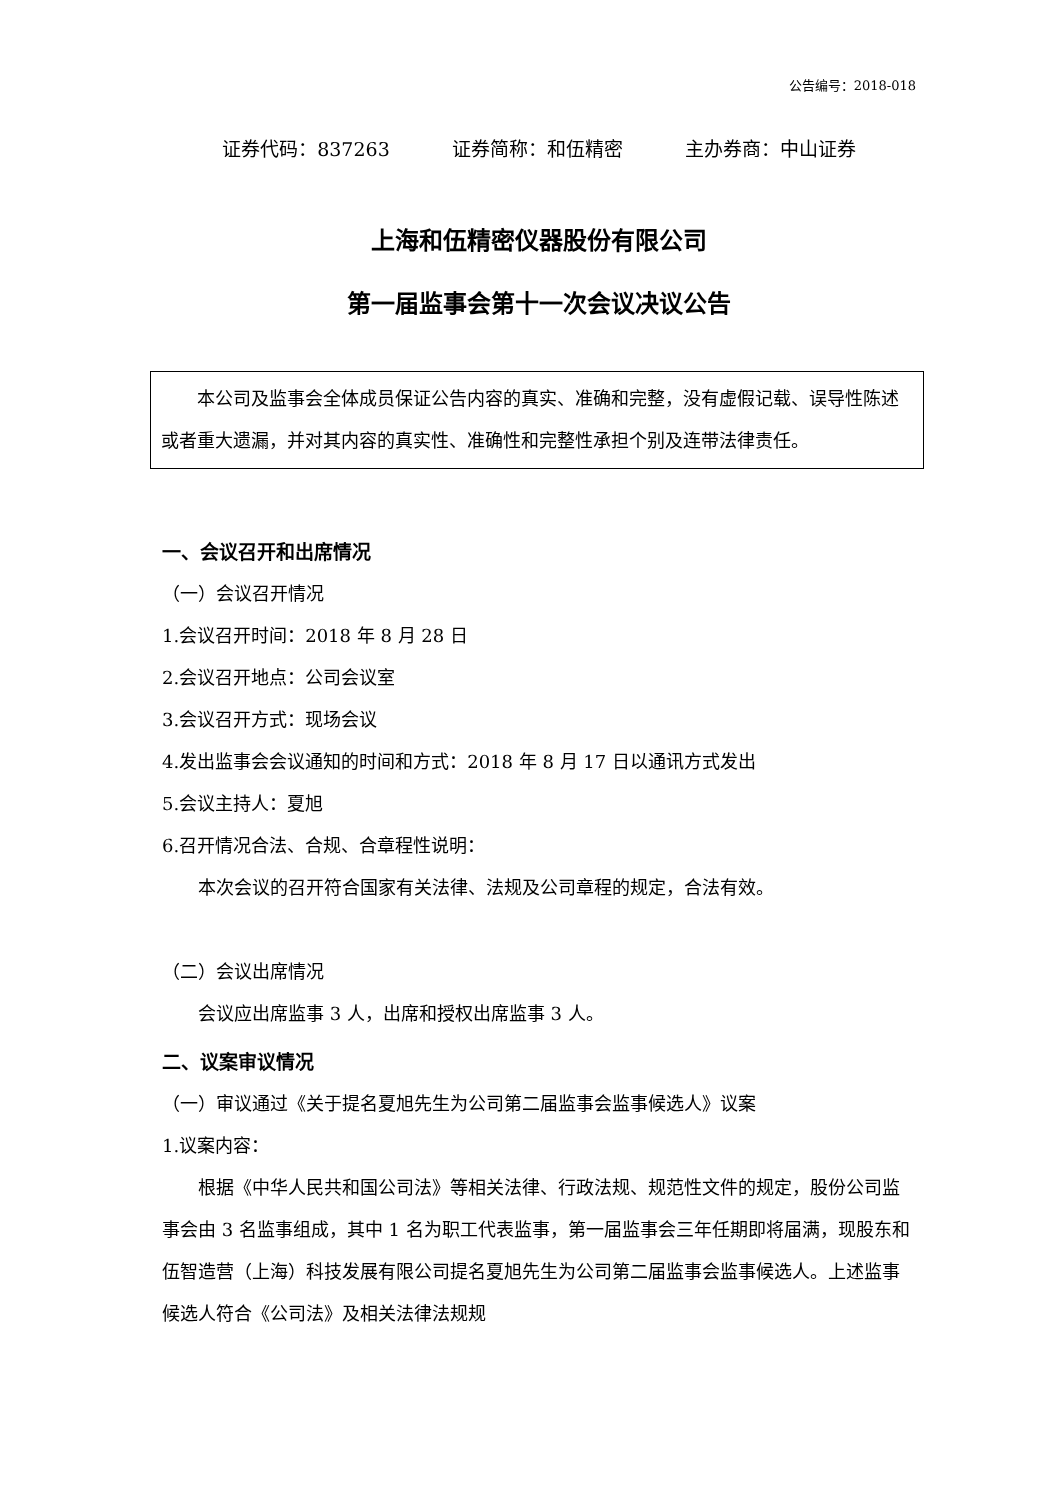公告编号：2018-018
证券代码：837263 证券简称：和伍精密 主办券商：中山证券
上海和伍精密仪器股份有限公司
第一届监事会第十一次会议决议公告
本公司及监事会全体成员保证公告内容的真实、准确和完整，没有虚假记载、误导性陈述或者重大遗漏，并对其内容的真实性、准确性和完整性承担个别及连带法律责任。
一、会议召开和出席情况
（一）会议召开情况
1.会议召开时间：2018 年 8 月 28 日
2.会议召开地点：公司会议室
3.会议召开方式：现场会议
4.发出监事会会议通知的时间和方式：2018 年 8 月 17 日以通讯方式发出
5.会议主持人：夏旭
6.召开情况合法、合规、合章程性说明：
本次会议的召开符合国家有关法律、法规及公司章程的规定，合法有效。
（二）会议出席情况
会议应出席监事 3 人，出席和授权出席监事 3 人。
二、议案审议情况
（一）审议通过《关于提名夏旭先生为公司第二届监事会监事候选人》议案
1.议案内容：
根据《中华人民共和国公司法》等相关法律、行政法规、规范性文件的规定，股份公司监事会由 3 名监事组成，其中 1 名为职工代表监事，第一届监事会三年任期即将届满，现股东和伍智造营（上海）科技发展有限公司提名夏旭先生为公司第二届监事会监事候选人。上述监事候选人符合《公司法》及相关法律法规规